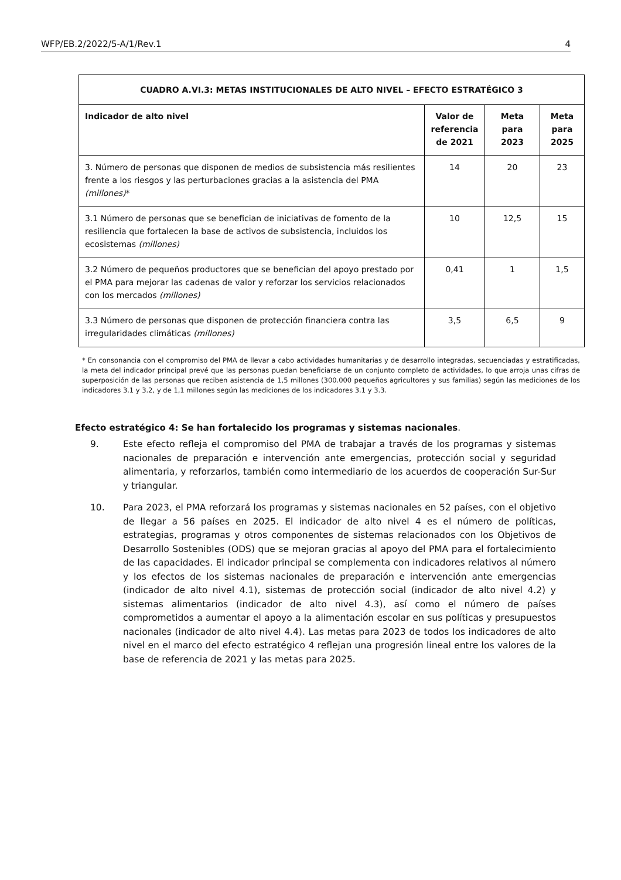WFP/EB.2/2022/5-A/1/Rev.1 4
| CUADRO A.VI.3: METAS INSTITUCIONALES DE ALTO NIVEL – EFECTO ESTRATÉGICO 3 | | | |
| --- | --- | --- | --- |
| Indicador de alto nivel | Valor de referencia de 2021 | Meta para 2023 | Meta para 2025 |
| 3. Número de personas que disponen de medios de subsistencia más resilientes frente a los riesgos y las perturbaciones gracias a la asistencia del PMA (millones) * | 14 | 20 | 23 |
| 3.1 Número de personas que se benefician de iniciativas de fomento de la resiliencia que fortalecen la base de activos de subsistencia, incluidos los ecosistemas (millones) | 10 | 12,5 | 15 |
| 3.2 Número de pequeños productores que se benefician del apoyo prestado por el PMA para mejorar las cadenas de valor y reforzar los servicios relacionados con los mercados (millones) | 0,41 | 1 | 1,5 |
| 3.3 Número de personas que disponen de protección financiera contra las irregularidades climáticas (millones) | 3,5 | 6,5 | 9 |
* En consonancia con el compromiso del PMA de llevar a cabo actividades humanitarias y de desarrollo integradas, secuenciadas y estratificadas, la meta del indicador principal prevé que las personas puedan beneficiarse de un conjunto completo de actividades, lo que arroja unas cifras de superposición de las personas que reciben asistencia de 1,5 millones (300.000 pequeños agricultores y sus familias) según las mediciones de los indicadores 3.1 y 3.2, y de 1,1 millones según las mediciones de los indicadores 3.1 y 3.3.
Efecto estratégico 4: Se han fortalecido los programas y sistemas nacionales.
9. Este efecto refleja el compromiso del PMA de trabajar a través de los programas y sistemas nacionales de preparación e intervención ante emergencias, protección social y seguridad alimentaria, y reforzarlos, también como intermediario de los acuerdos de cooperación Sur-Sur y triangular.
10. Para 2023, el PMA reforzará los programas y sistemas nacionales en 52 países, con el objetivo de llegar a 56 países en 2025. El indicador de alto nivel 4 es el número de políticas, estrategias, programas y otros componentes de sistemas relacionados con los Objetivos de Desarrollo Sostenibles (ODS) que se mejoran gracias al apoyo del PMA para el fortalecimiento de las capacidades. El indicador principal se complementa con indicadores relativos al número y los efectos de los sistemas nacionales de preparación e intervención ante emergencias (indicador de alto nivel 4.1), sistemas de protección social (indicador de alto nivel 4.2) y sistemas alimentarios (indicador de alto nivel 4.3), así como el número de países comprometidos a aumentar el apoyo a la alimentación escolar en sus políticas y presupuestos nacionales (indicador de alto nivel 4.4). Las metas para 2023 de todos los indicadores de alto nivel en el marco del efecto estratégico 4 reflejan una progresión lineal entre los valores de la base de referencia de 2021 y las metas para 2025.